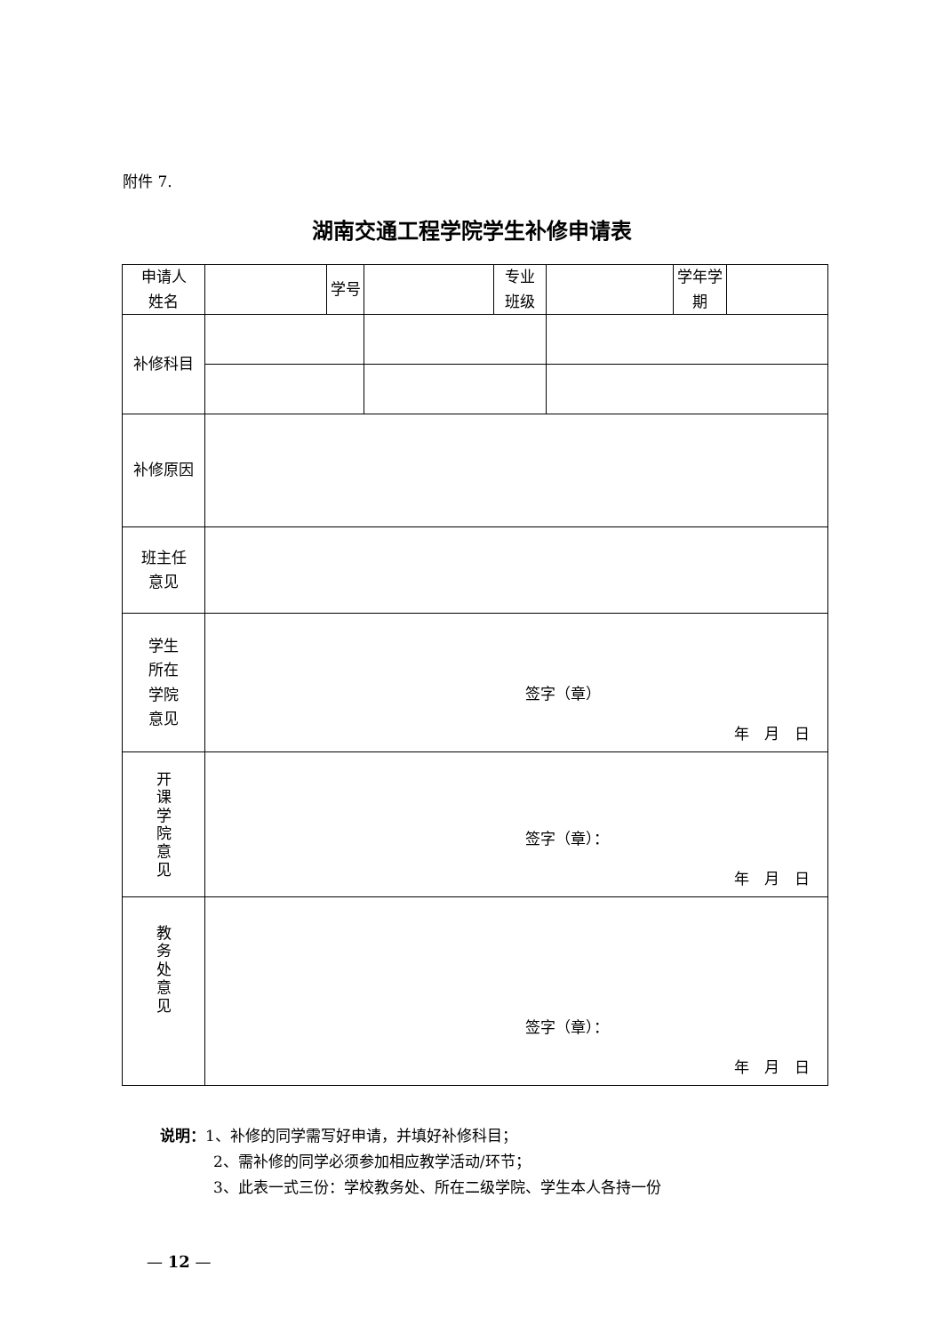附件 7.
湖南交通工程学院学生补修申请表
| 申请人 姓名 | | 学号 | | 专业 班级 | | 学年学 期 | |
| 补修科目 | | | | | | | |
| 补修原因 | | | | | | | |
| 班主任 意见 | | | | | | | |
| 学生 所在 学院 意见 | 签字（章） 年 月 日 | | | | | | |
| 开 课 学 院 意 见 | 签字（章）： 年 月 日 | | | | | | |
| 教 务 处 意 见 | 签字（章）： 年 月 日 | | | | | | |
说明：1、补修的同学需写好申请，并填好补修科目；
2、需补修的同学必须参加相应教学活动/环节；
3、此表一式三份：学校教务处、所在二级学院、学生本人各持一份
— 12 —